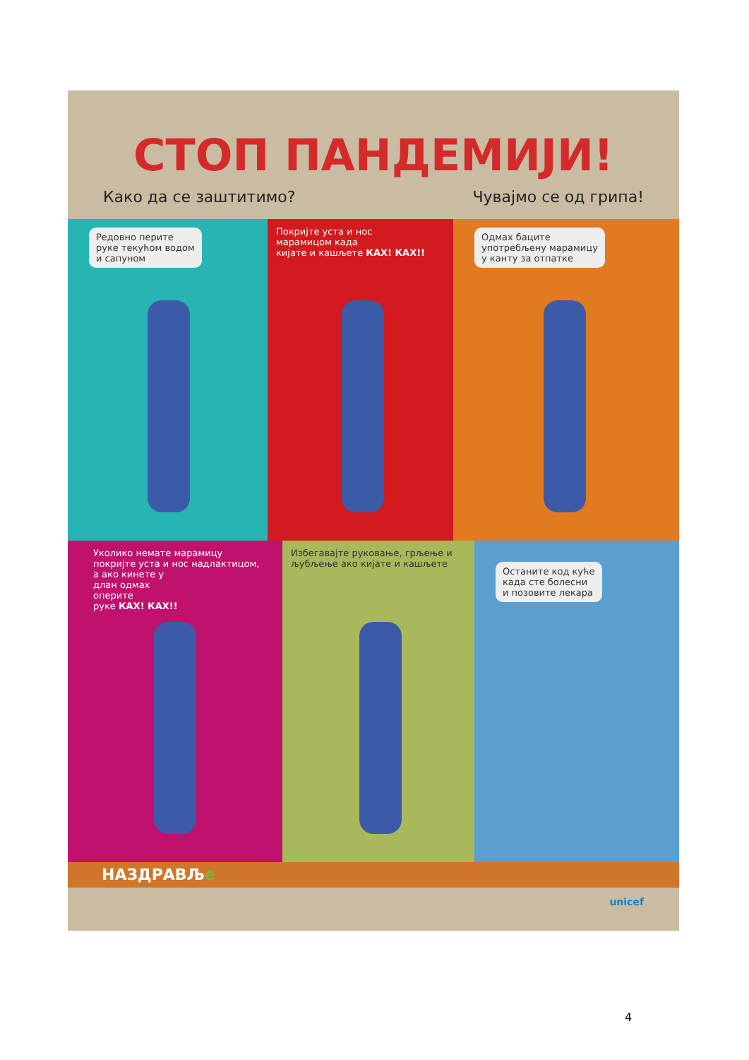СТОП ПАНДЕМИЈИ!
Како да се заштитимо? Чувајмо се од грипа!
Редовно перите
руке текућом водом
и сапуном
Покријте уста и нос
марамицом када
кијате и кашљете КАХ! КАХ!!
Одмах баците
употребљену марамицу
у канту за отпатке
Уколико немате марамицу
покријте уста и нос надлактицом,
а ако кинете у
длан одмах
оперите
руке КАХ! КАХ!!
Избегавајте руковање, грљење и
љубљење ако кијате и кашљете
Останите код куће
када сте болесни
и позовите лекара
НАЗДРАВЉе
unicef
4